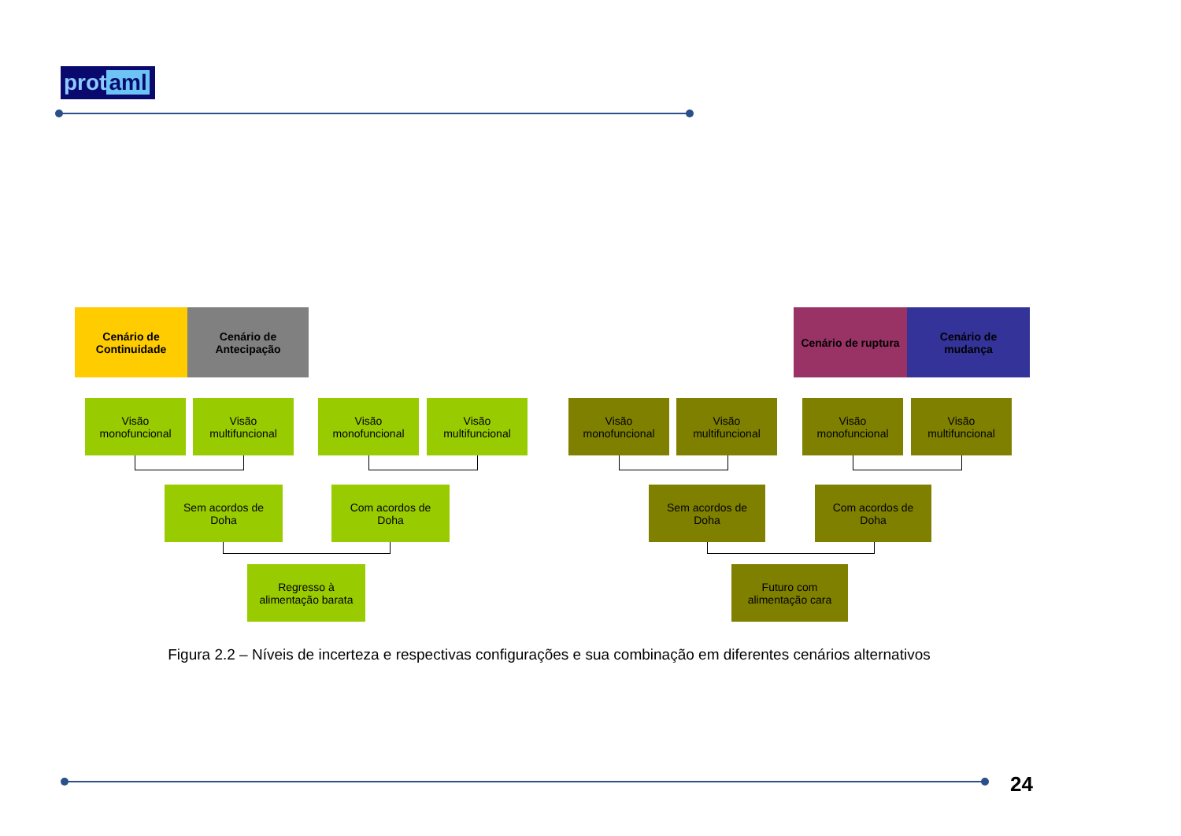prot aml
Cenário de
Continuidade
Cenário de
Antecipação
Cenário de ruptura
Cenário de
mudança
Visão
monofuncional
Visão
multifuncional
Visão
monofuncional
Visão
multifuncional
Visão
monofuncional
Visão
multifuncional
Visão
monofuncional
Visão
multifuncional
Sem acordos de
Doha
Com acordos de
Doha
Sem acordos de
Doha
Com acordos de
Doha
Regresso à
alimentação barata
Futuro com
alimentação cara
Figura 2.2 – Níveis de incerteza e respectivas configurações e sua combinação em diferentes cenários alternativos
24